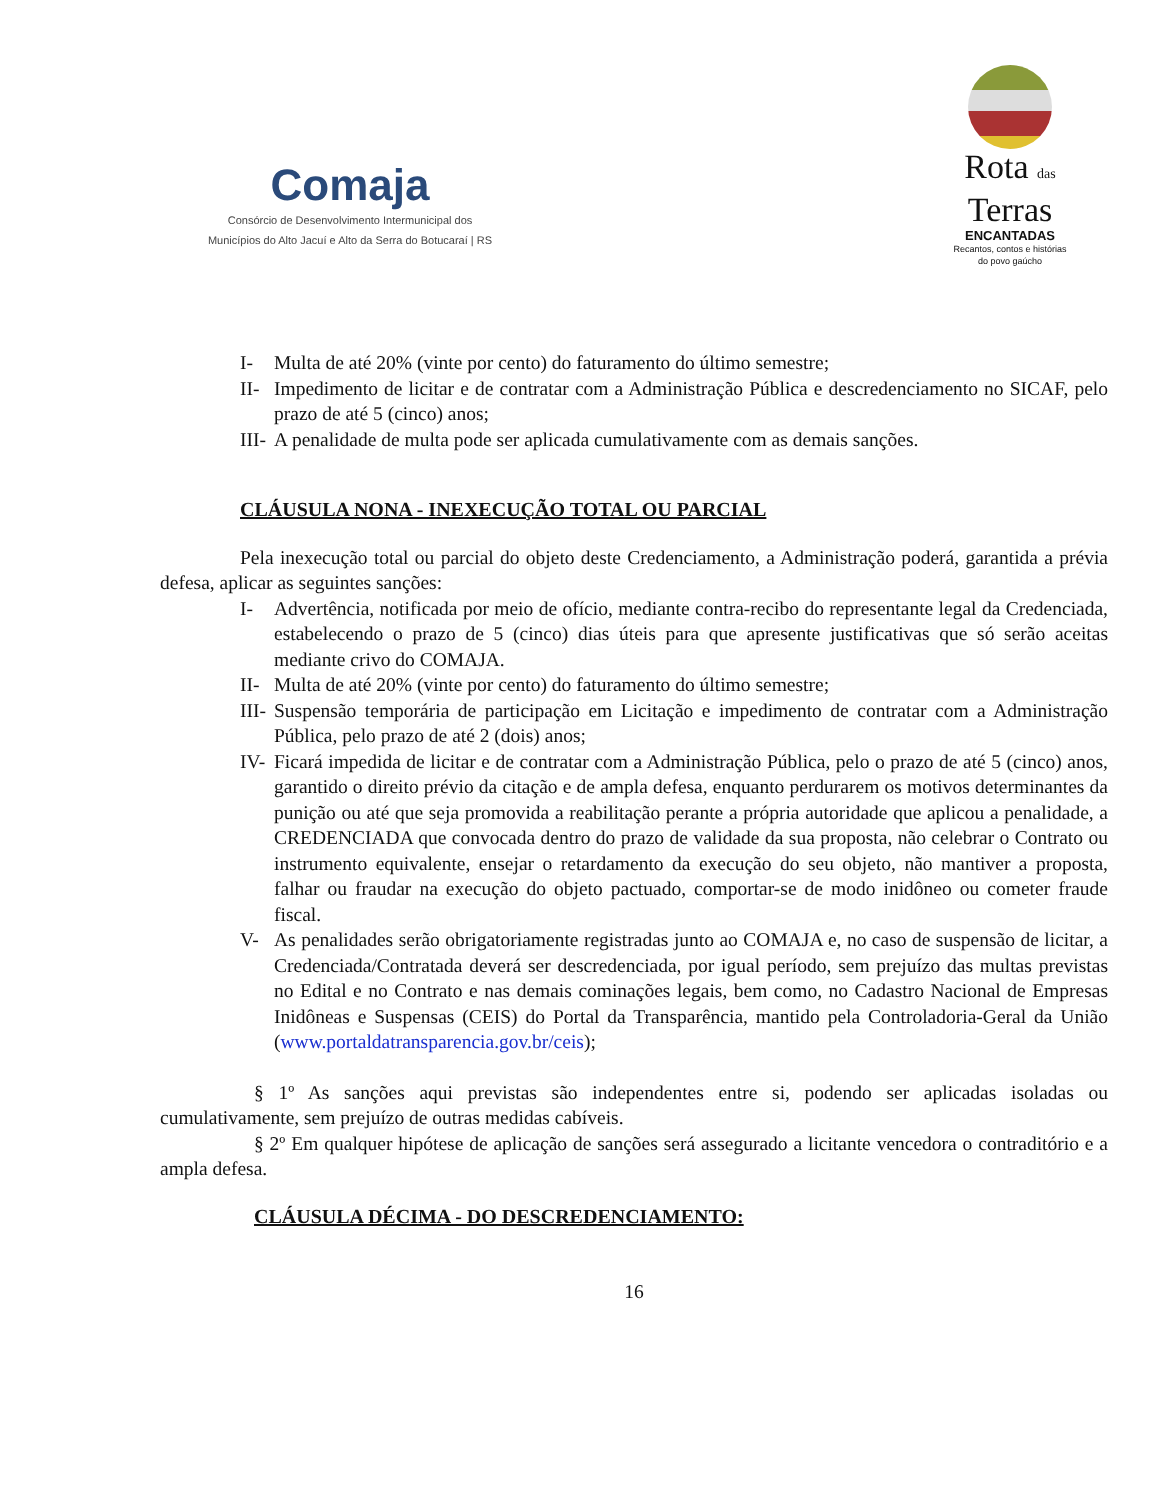Comaja
Consórcio de Desenvolvimento Intermunicipal dos
Municípios do Alto Jacuí e Alto da Serra do Botucaraí | RS
Rota das
Terras
ENCANTADAS
Recantos, contos e histórias
do povo gaúcho
I- Multa de até 20% (vinte por cento) do faturamento do último semestre;
II- Impedimento de licitar e de contratar com a Administração Pública e descredenciamento no SICAF, pelo prazo de até 5 (cinco) anos;
III- A penalidade de multa pode ser aplicada cumulativamente com as demais sanções.
CLÁUSULA NONA - INEXECUÇÃO TOTAL OU PARCIAL
Pela inexecução total ou parcial do objeto deste Credenciamento, a Administração poderá, garantida a prévia defesa, aplicar as seguintes sanções:
I- Advertência, notificada por meio de ofício, mediante contra-recibo do representante legal da Credenciada, estabelecendo o prazo de 5 (cinco) dias úteis para que apresente justificativas que só serão aceitas mediante crivo do COMAJA.
II- Multa de até 20% (vinte por cento) do faturamento do último semestre;
III- Suspensão temporária de participação em Licitação e impedimento de contratar com a Administração Pública, pelo prazo de até 2 (dois) anos;
IV- Ficará impedida de licitar e de contratar com a Administração Pública, pelo o prazo de até 5 (cinco) anos, garantido o direito prévio da citação e de ampla defesa, enquanto perdurarem os motivos determinantes da punição ou até que seja promovida a reabilitação perante a própria autoridade que aplicou a penalidade, a CREDENCIADA que convocada dentro do prazo de validade da sua proposta, não celebrar o Contrato ou instrumento equivalente, ensejar o retardamento da execução do seu objeto, não mantiver a proposta, falhar ou fraudar na execução do objeto pactuado, comportar-se de modo inidôneo ou cometer fraude fiscal.
V- As penalidades serão obrigatoriamente registradas junto ao COMAJA e, no caso de suspensão de licitar, a Credenciada/Contratada deverá ser descredenciada, por igual período, sem prejuízo das multas previstas no Edital e no Contrato e nas demais cominações legais, bem como, no Cadastro Nacional de Empresas Inidôneas e Suspensas (CEIS) do Portal da Transparência, mantido pela Controladoria-Geral da União (www.portaldatransparencia.gov.br/ceis);
§ 1º As sanções aqui previstas são independentes entre si, podendo ser aplicadas isoladas ou cumulativamente, sem prejuízo de outras medidas cabíveis.
§ 2º Em qualquer hipótese de aplicação de sanções será assegurado a licitante vencedora o contraditório e a ampla defesa.
CLÁUSULA DÉCIMA - DO DESCREDENCIAMENTO:
16